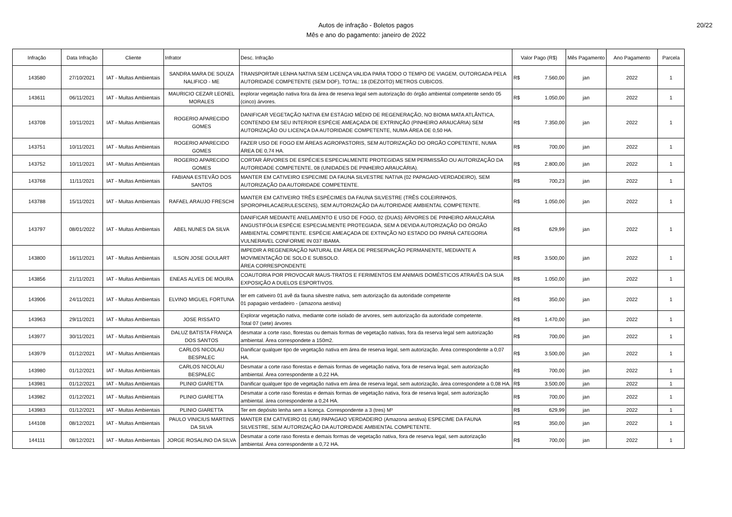Autos de infração - Boletos pagos
Mês e ano do pagamento: janeiro de 2022
20/22
| Infração | Data Infração | Cliente | Infrator | Desc. Infração | Valor Pago (R$) | Mês Pagamento | Ano Pagamento | Parcela |
| --- | --- | --- | --- | --- | --- | --- | --- | --- |
| 143580 | 27/10/2021 | IAT - Multas Ambientais | SANDRA MARA DE SOUZA NALIFICO - ME | TRANSPORTAR LENHA NATIVA SEM LICENÇA VALIDA PARA TODO O TEMPO DE VIAGEM, OUTORGADA PELA AUTORIDADE COMPETENTE (SEM DOF), TOTAL: 18 (DEZOITO) METROS CUBICOS. | R$ 7.560,00 | jan | 2022 | 1 |
| 143611 | 06/11/2021 | IAT - Multas Ambientais | MAURICIO CEZAR LEONEL MORALES | explorar vegetação nativa fora da área de reserva legal sem autorização do órgão ambiental competente sendo 05 (cinco) árvores. | R$ 1.050,00 | jan | 2022 | 1 |
| 143708 | 10/11/2021 | IAT - Multas Ambientais | ROGERIO APARECIDO GOMES | DANIFICAR VEGETAÇÃO NATIVA EM ESTÁGIO MÉDIO DE REGENERAÇÃO, NO BIOMA MATA ATLÂNTICA, CONTENDO EM SEU INTERIOR ESPÉCIE AMEAÇADA DE EXTRINÇÃO (PINHEIRO ARAUCÁRIA) SEM AUTORIZAÇÃO OU LICENÇA DA AUTORIDADE COMPETENTE, NUMA ÁREA DE 0,50 HA. | R$ 7.350,00 | jan | 2022 | 1 |
| 143751 | 10/11/2021 | IAT - Multas Ambientais | ROGERIO APARECIDO GOMES | FAZER USO DE FOGO EM ÁREAS AGROPASTORIS, SEM AUTORIZAÇÃO DO ORGÃO COPETENTE, NUMA ÁREA DE 0,74 HA. | R$ 700,00 | jan | 2022 | 1 |
| 143752 | 10/11/2021 | IAT - Multas Ambientais | ROGERIO APARECIDO GOMES | CORTAR ÁRVORES DE ESPÉCIES ESPECIALMENTE PROTEGIDAS SEM PERMISSÃO OU AUTORIZAÇÃO DA AUTORIDADE COMPETENTE, 08 (UNIDADES DE PINHEIRO ARAUCÁRIA). | R$ 2.800,00 | jan | 2022 | 1 |
| 143768 | 11/11/2021 | IAT - Multas Ambientais | FABIANA ESTEVÃO DOS SANTOS | MANTER EM CATIVEIRO ESPECIME DA FAUNA SILVESTRE NATIVA (02 PAPAGAIO-VERDADEIRO), SEM AUTORIZAÇÃO DA AUTORIDADE COMPETENTE. | R$ 700,23 | jan | 2022 | 1 |
| 143788 | 15/11/2021 | IAT - Multas Ambientais | RAFAEL ARAUJO FRESCHI | MANTER EM CATIVEIRO TRÊS ESPÉCIMES DA FAUNA SILVESTRE (TRÊS COLEIRINHOS, SPOROPHILACAERULESCENS), SEM AUTORIZAÇÃO DA AUTORIDADE AMBIENTAL COMPETENTE. | R$ 1.050,00 | jan | 2022 | 1 |
| 143797 | 08/01/2022 | IAT - Multas Ambientais | ABEL NUNES DA SILVA | DANIFICAR MEDIANTE ANELAMENTO E USO DE FOGO, 02 (DUAS) ÁRVORES DE PINHEIRO ARAUCÁRIA ANGUSTIFÓLIA ESPÉCIE ESPECIALMENTE PROTEGIADA, SEM A DEVIDA AUTORIZAÇÃO DO ÓRGÃO AMBIENTAL COMPETENTE. ESPÉCIE AMEAÇADA DE EXTINÇÃO NO ESTADO DO PARNÁ CATEGORIA VULNERAVEL CONFORME IN 037 IBAMA. | R$ 629,99 | jan | 2022 | 1 |
| 143800 | 16/11/2021 | IAT - Multas Ambientais | ILSON JOSE GOULART | IMPEDIR A REGENERAÇÃO NATURAL EM ÁREA DE PRESERVAÇÃO PERMANENTE, MEDIANTE A MOVIMENTAÇÃO DE SOLO E SUBSOLO. ÁREA CORRESPONDENTE | R$ 3.500,00 | jan | 2022 | 1 |
| 143856 | 21/11/2021 | IAT - Multas Ambientais | ENEAS ALVES DE MOURA | COAUTORIA POR PROVOCAR MAUS-TRATOS E FERIMENTOS EM ANIMAIS DOMÉSTICOS ATRAVÉS DA SUA EXPOSIÇÃO A DUELOS ESPORTIVOS. | R$ 1.050,00 | jan | 2022 | 1 |
| 143906 | 24/11/2021 | IAT - Multas Ambientais | ELVINO MIGUEL FORTUNA | ter em cativeiro 01 avê da fauna silvestre nativa, sem autorização da autoridade competente 01 papagaio verdadeiro - (amazona aestiva) | R$ 350,00 | jan | 2022 | 1 |
| 143963 | 29/11/2021 | IAT - Multas Ambientais | JOSE RISSATO | Explorar vegetação nativa, mediante corte isolado de arvores, sem autorização da autoridade competente. Total 07 (sete) árvores | R$ 1.470,00 | jan | 2022 | 1 |
| 143977 | 30/11/2021 | IAT - Multas Ambientais | DALUZ BATISTA FRANÇA DOS SANTOS | desmatar a corte raso, florestas ou demais formas de vegetação nativas, fora da reserva legal sem autorização ambiental. Àrea correspondete a 150m2. | R$ 700,00 | jan | 2022 | 1 |
| 143979 | 01/12/2021 | IAT - Multas Ambientais | CARLOS NICOLAU BESPALEC | Danificar qualquer tipo de vegetação nativa em área de reserva legal, sem autorização. Área correspondente a 0,07 HA. | R$ 3.500,00 | jan | 2022 | 1 |
| 143980 | 01/12/2021 | IAT - Multas Ambientais | CARLOS NICOLAU BESPALEC | Desmatar a corte raso florestas e demais formas de vegetação nativa, fora de reserva legal, sem autorização ambiental. Área correspondente a 0,22 HA. | R$ 700,00 | jan | 2022 | 1 |
| 143981 | 01/12/2021 | IAT - Multas Ambientais | PLINIO GIARETTA | Danificar qualquer tipo de vegetação nativa em área de reserva legal, sem autorização, área correspondete a 0,08 HA. | R$ 3.500,00 | jan | 2022 | 1 |
| 143982 | 01/12/2021 | IAT - Multas Ambientais | PLINIO GIARETTA | Desmatar a corte raso florestas e demais formas de vegetação nativa, fora de reserva legal, sem autorização ambiental. área correspondente a 0,24 HA. | R$ 700,00 | jan | 2022 | 1 |
| 143983 | 01/12/2021 | IAT - Multas Ambientais | PLINIO GIARETTA | Ter em depósito lenha sem a licença. Correspondente a 3 (tres) M³ | R$ 629,99 | jan | 2022 | 1 |
| 144108 | 08/12/2021 | IAT - Multas Ambientais | PAULO VINICIUS MARTINS DA SILVA | MANTER EM CATIVEIRO 01 (UM) PAPAGAIO VERDADEIRO (Amazona aestiva) ESPECIME DA FAUNA SILVESTRE, SEM AUTORIZAÇÃO DA AUTORIDADE AMBIENTAL COMPETENTE. | R$ 350,00 | jan | 2022 | 1 |
| 144111 | 08/12/2021 | IAT - Multas Ambientais | JORGE ROSALINO DA SILVA | Desmatar a corte raso floresta e demais formas de vegetação nativa, fora de reserva legal, sem autorização ambiental. Área correspondente a 0,72 HA. | R$ 700,00 | jan | 2022 | 1 |